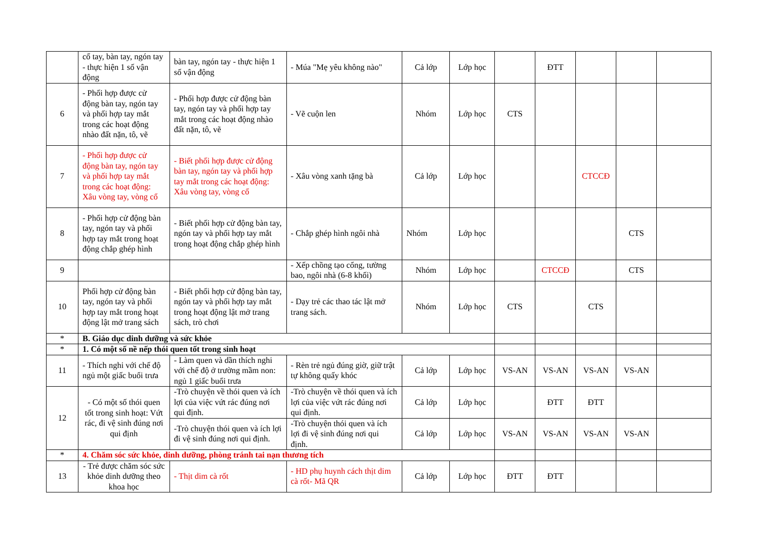| | cổ tay, bàn tay, ngón tay - thực hiện 1 số vận động | bàn tay, ngón tay - thực hiện 1 số vận động | - Múa "Mẹ yêu không nào" | Cả lớp | Lớp học | | ĐTT | | | |
| 6 | - Phối hợp được cử động bàn tay, ngón tay và phối hợp tay mắt trong các hoạt động nhào đất nặn, tô, vẽ | - Phối hợp được cử động bàn tay, ngón tay và phối hợp tay mắt trong các hoạt động nhào đất nặn, tô, vẽ | - Vẽ cuộn len | Nhóm | Lớp học | CTS | | | | |
| 7 | - Phối hợp được cử động bàn tay, ngón tay và phối hợp tay mắt trong các hoạt động: Xâu vòng tay, vòng cổ | - Biết phối hợp được cử động bàn tay, ngón tay và phối hợp tay mắt trong các hoạt động: Xâu vòng tay, vòng cổ | - Xâu vòng xanh tặng bà | Cả lớp | Lớp học | | | CTCCĐ | | |
| 8 | - Phối hợp cử động bàn tay, ngón tay và phối hợp tay mắt trong hoạt động chắp ghép hình | - Biết phối hợp cử động bàn tay, ngón tay và phối hợp tay mắt trong hoạt động chắp ghép hình | - Chắp ghép hình ngôi nhà | Nhóm | Lớp học | | | | CTS | |
| 9 | | | - Xếp chồng tạo cổng, tường bao, ngôi nhà (6-8 khối) | Nhóm | Lớp học | | CTCCĐ | | CTS | |
| 10 | Phối hợp cử động bàn tay, ngón tay và phối hợp tay mắt trong hoạt động lật mở trang sách | - Biết phối hợp cử động bàn tay, ngón tay và phối hợp tay mắt trong hoạt động lật mở trang sách, trò chơi | - Dạy trẻ các thao tác lật mở trang sách. | Nhóm | Lớp học | CTS | | CTS | | |
| * | B. Giáo dục dinh dưỡng và sức khỏe | | | | | | | | | |
| * | 1. Có một số nề nếp thói quen tốt trong sinh hoạt | | | | | | | | | |
| 11 | - Thích nghi với chế độ ngủ một giấc buổi trưa | - Làm quen và dần thích nghi với chế độ ở trường mầm non: ngủ 1 giấc buổi trưa | - Rèn trẻ ngủ đúng giờ, giữ trật tự không quấy khóc | Cả lớp | Lớp học | VS-AN | VS-AN | VS-AN | VS-AN | |
| 12 | - Có một số thói quen tốt trong sinh hoạt: Vứt rác, đi vệ sinh đúng nơi qui định | -Trò chuyện về thói quen và ích lợi của việc vứt rác đúng nơi qui định. | -Trò chuyện về thói quen và ích lợi của việc vứt rác đúng nơi qui định. | Cả lớp | Lớp học | | ĐTT | ĐTT | | |
| | | -Trò chuyện thói quen và ích lợi đi vệ sinh đúng nơi qui định. | -Trò chuyện thói quen và ích lợi đi vệ sinh đúng nơi qui định. | Cả lớp | Lớp học | VS-AN | VS-AN | VS-AN | VS-AN | |
| * | 4. Chăm sóc sức khỏe, dinh dưỡng, phòng tránh tai nạn thương tích | | | | | | | | | |
| 13 | - Trẻ được chăm sóc sức khỏe dinh dưỡng theo khoa học | - Thịt dim cà rốt | - HD phụ huynh cách thịt dim cà rốt- Mã QR | Cả lớp | Lớp học | ĐTT | ĐTT | | | |